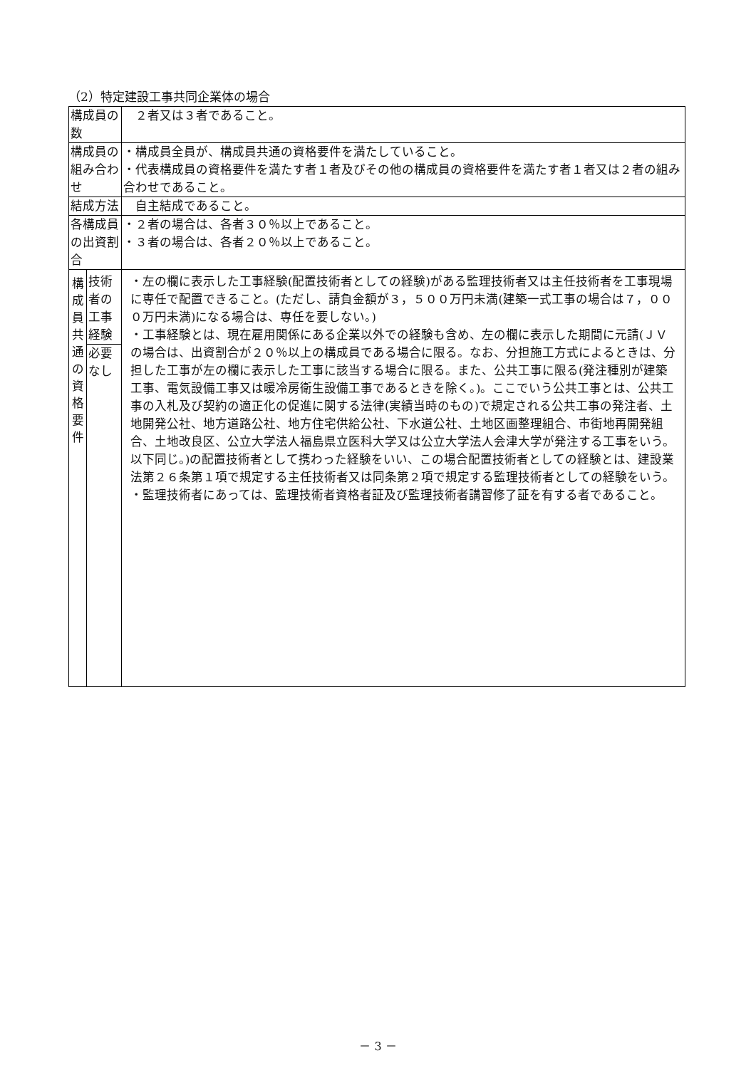（2）特定建設工事共同企業体の場合
| 構成員の数 | | ２者又は３者であること。 |
| 構成員の組み合わせ | | ・構成員全員が、構成員共通の資格要件を満たしていること。 ・代表構成員の資格要件を満たす者１者及びその他の構成員の資格要件を満たす者１者又は２者の組み合わせであること。 |
| 結成方法 | | 自主結成であること。 |
| 各構成員の出資割合 | | ・２者の場合は、各者３０％以上であること。 ・３者の場合は、各者２０％以上であること。 |
| 構 成 員 共 通 の 資 格 要 件 | 技術者の工事経験 | ・左の欄に表示した工事経験(配置技術者としての経験)がある監理技術者又は主任技術者を工事現場に専任で配置できること。(ただし、請負金額が３，５００万円未満(建築一式工事の場合は７，０００万円未満)になる場合は、専任を要しない。) ・工事経験とは、現在雇用関係にある企業以外での経験も含め、左の欄に表示した期間に元請(ＪＶの場合は、出資割合が２０％以上の構成員である場合に限る。なお、分担施工方式によるときは、分担した工事が左の欄に表示した工事に該当する場合に限る。また、公共工事に限る(発注種別が建築工事、電気設備工事又は暖冷房衛生設備工事であるときを除く。)。ここでいう公共工事とは、公共工事の入札及び契約の適正化の促進に関する法律(実績当時のもの)で規定される公共工事の発注者、土地開発公社、地方道路公社、地方住宅供給公社、下水道公社、土地区画整理組合、市街地再開発組合、土地改良区、公立大学法人福島県立医科大学又は公立大学法人会津大学が発注する工事をいう。以下同じ。)の配置技術者として携わった経験をいい、この場合配置技術者としての経験とは、建設業法第２６条第１項で規定する主任技術者又は同条第２項で規定する監理技術者としての経験をいう。 ・監理技術者にあっては、監理技術者資格者証及び監理技術者講習修了証を有する者であること。 |
| | 必要なし | |
－ 3 －